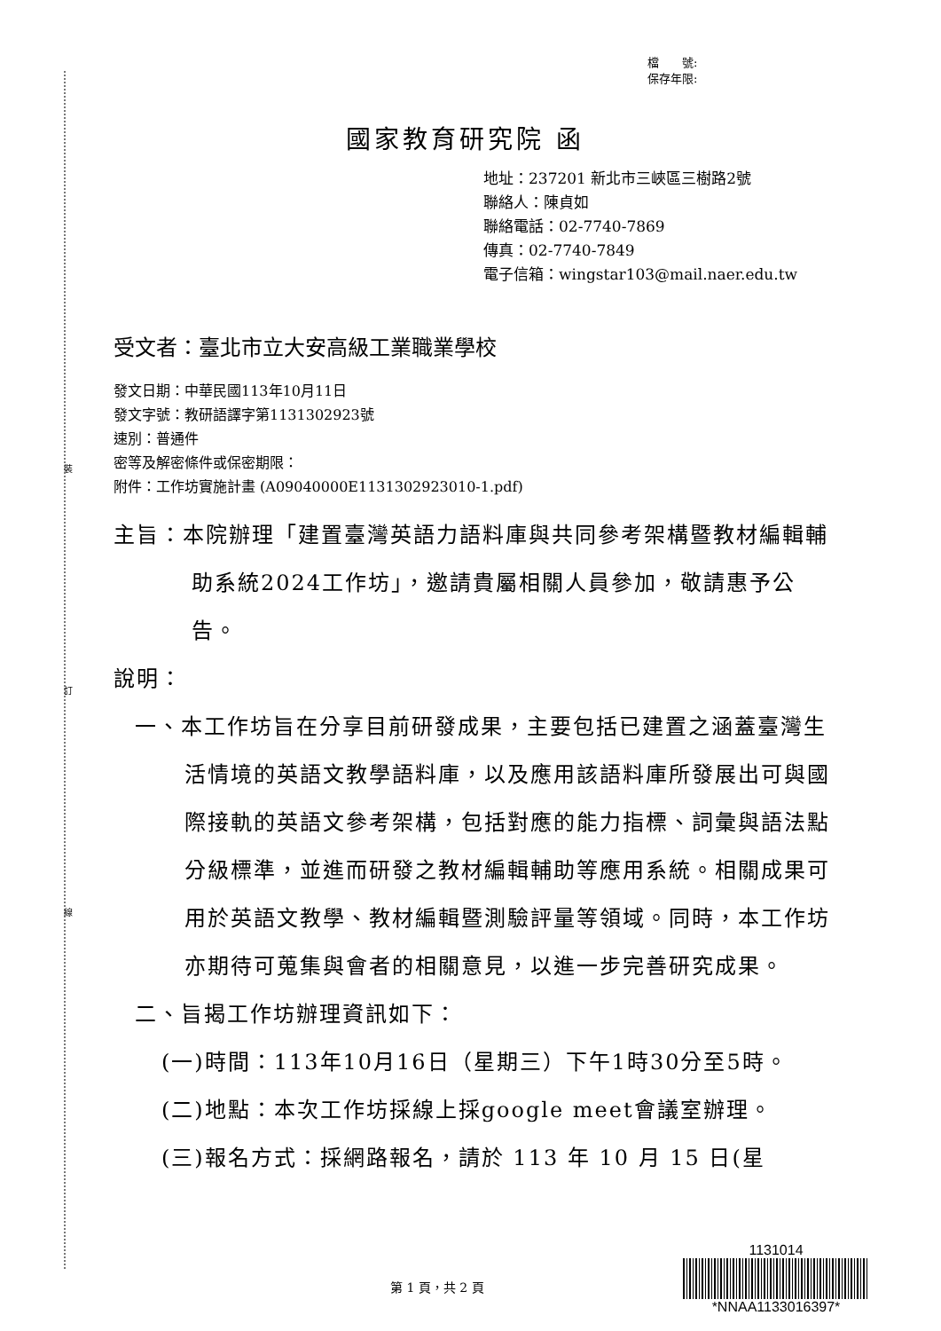裝
訂
線
檔　　號:
保存年限:
國家教育研究院 函
地址：237201 新北市三峽區三樹路2號
聯絡人：陳貞如
聯絡電話：02-7740-7869
傳真：02-7740-7849
電子信箱：wingstar103@mail.naer.edu.tw
受文者：臺北市立大安高級工業職業學校
發文日期：中華民國113年10月11日
發文字號：教研語譯字第1131302923號
速別：普通件
密等及解密條件或保密期限：
附件：工作坊實施計畫 (A09040000E1131302923010-1.pdf)
主旨：本院辦理「建置臺灣英語力語料庫與共同參考架構暨教材編輯輔助系統2024工作坊」，邀請貴屬相關人員參加，敬請惠予公告。
說明：
一、本工作坊旨在分享目前研發成果，主要包括已建置之涵蓋臺灣生活情境的英語文教學語料庫，以及應用該語料庫所發展出可與國際接軌的英語文參考架構，包括對應的能力指標、詞彙與語法點分級標準，並進而研發之教材編輯輔助等應用系統。相關成果可用於英語文教學、教材編輯暨測驗評量等領域。同時，本工作坊亦期待可蒐集與會者的相關意見，以進一步完善研究成果。
二、旨揭工作坊辦理資訊如下：
(一)時間：113年10月16日（星期三）下午1時30分至5時。
(二)地點：本次工作坊採線上採google meet會議室辦理。
(三)報名方式：採網路報名，請於 113 年 10 月 15 日(星
第 1 頁，共 2 頁
1131014
*NNAA1133016397*